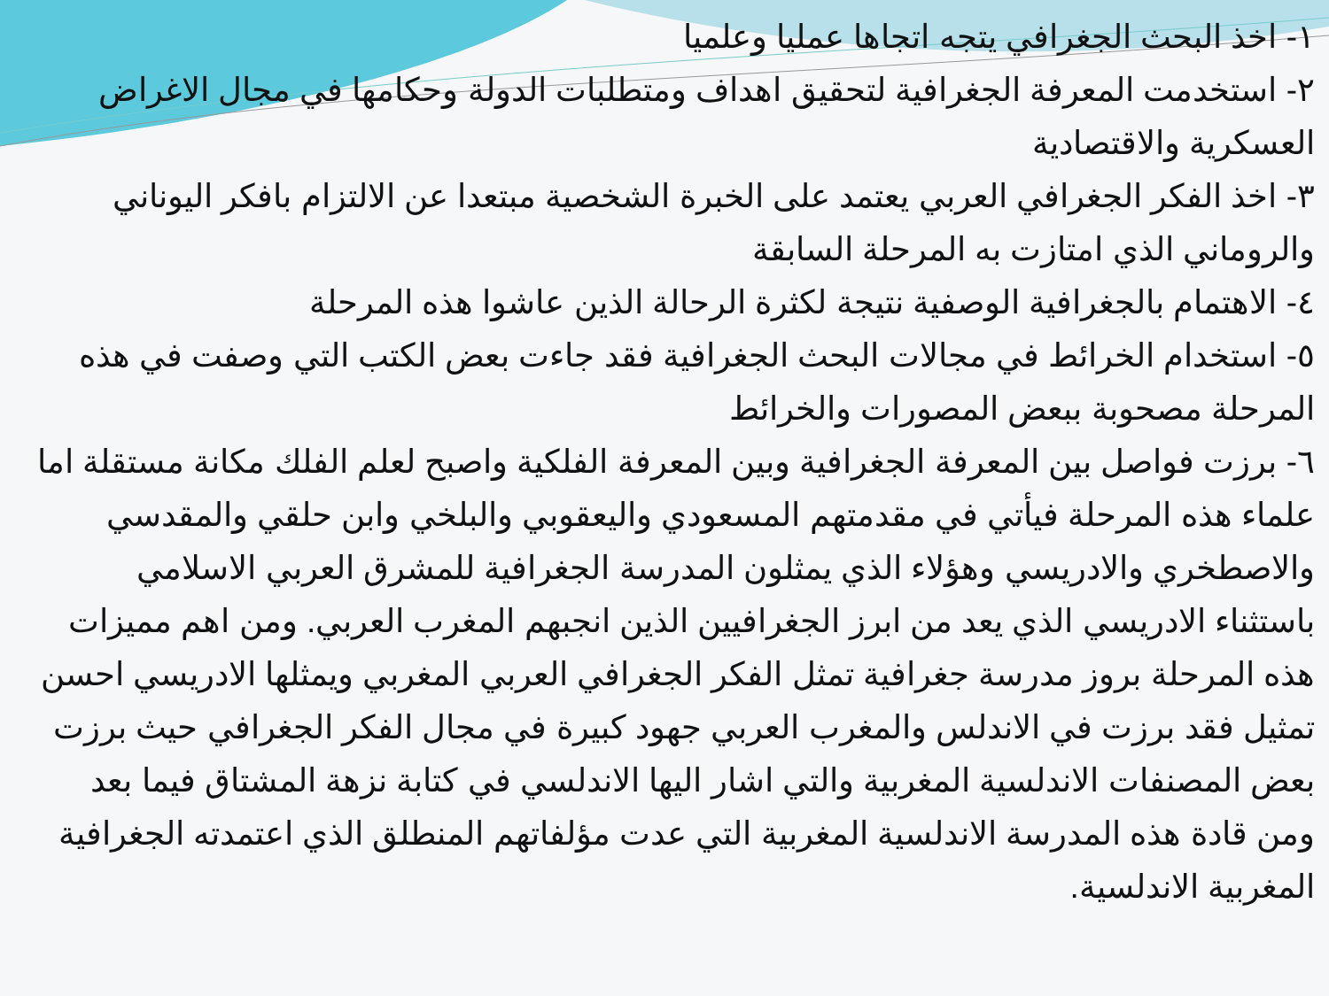١- اخذ البحث الجغرافي يتجه اتجاها عمليا وعلميا
٢- استخدمت المعرفة الجغرافية لتحقيق اهداف ومتطلبات الدولة وحكامها في مجال الاغراض العسكرية والاقتصادية
٣- اخذ الفكر الجغرافي العربي يعتمد على الخبرة الشخصية مبتعدا عن الالتزام بافكر اليوناني والروماني الذي امتازت به المرحلة السابقة
٤- الاهتمام بالجغرافية الوصفية نتيجة لكثرة الرحالة الذين عاشوا هذه المرحلة
٥- استخدام الخرائط في مجالات البحث الجغرافية فقد جاءت بعض الكتب التي وصفت في هذه المرحلة مصحوبة ببعض المصورات والخرائط
٦- برزت فواصل بين المعرفة الجغرافية وبين المعرفة الفلكية واصبح لعلم الفلك مكانة مستقلة اما علماء هذه المرحلة فيأتي في مقدمتهم المسعودي واليعقوبي والبلخي وابن حلقي والمقدسي والاصطخري والادريسي وهؤلاء الذي يمثلون المدرسة الجغرافية للمشرق العربي الاسلامي باستثناء الادريسي الذي يعد من ابرز الجغرافيين الذين انجبهم المغرب العربي. ومن اهم مميزات هذه المرحلة بروز مدرسة جغرافية تمثل الفكر الجغرافي العربي المغربي ويمثلها الادريسي احسن تمثيل فقد برزت في الاندلس والمغرب العربي جهود كبيرة في مجال الفكر الجغرافي حيث برزت بعض المصنفات الاندلسية المغربية والتي اشار اليها الاندلسي في كتابة نزهة المشتاق فيما بعد ومن قادة هذه المدرسة الاندلسية المغربية التي عدت مؤلفاتهم المنطلق الذي اعتمدته الجغرافية المغربية الاندلسية.